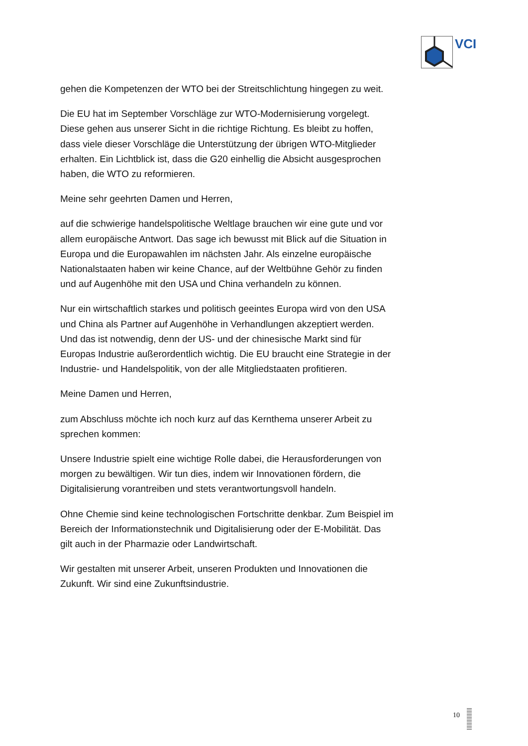VCI
gehen die Kompetenzen der WTO bei der Streitschlichtung hingegen zu weit.
Die EU hat im September Vorschläge zur WTO-Modernisierung vorgelegt. Diese gehen aus unserer Sicht in die richtige Richtung. Es bleibt zu hoffen, dass viele dieser Vorschläge die Unterstützung der übrigen WTO-Mitglieder erhalten. Ein Lichtblick ist, dass die G20 einhellig die Absicht ausgesprochen haben, die WTO zu reformieren.
Meine sehr geehrten Damen und Herren,
auf die schwierige handelspolitische Weltlage brauchen wir eine gute und vor allem europäische Antwort. Das sage ich bewusst mit Blick auf die Situation in Europa und die Europawahlen im nächsten Jahr. Als einzelne europäische Nationalstaaten haben wir keine Chance, auf der Weltbühne Gehör zu finden und auf Augenhöhe mit den USA und China verhandeln zu können.
Nur ein wirtschaftlich starkes und politisch geeintes Europa wird von den USA und China als Partner auf Augenhöhe in Verhandlungen akzeptiert werden. Und das ist notwendig, denn der US- und der chinesische Markt sind für Europas Industrie außerordentlich wichtig. Die EU braucht eine Strategie in der Industrie- und Handelspolitik, von der alle Mitgliedstaaten profitieren.
Meine Damen und Herren,
zum Abschluss möchte ich noch kurz auf das Kernthema unserer Arbeit zu sprechen kommen:
Unsere Industrie spielt eine wichtige Rolle dabei, die Herausforderungen von morgen zu bewältigen. Wir tun dies, indem wir Innovationen fördern, die Digitalisierung vorantreiben und stets verantwortungsvoll handeln.
Ohne Chemie sind keine technologischen Fortschritte denkbar. Zum Beispiel im Bereich der Informationstechnik und Digitalisierung oder der E-Mobilität. Das gilt auch in der Pharmazie oder Landwirtschaft.
Wir gestalten mit unserer Arbeit, unseren Produkten und Innovationen die Zukunft. Wir sind eine Zukunftsindustrie.
10